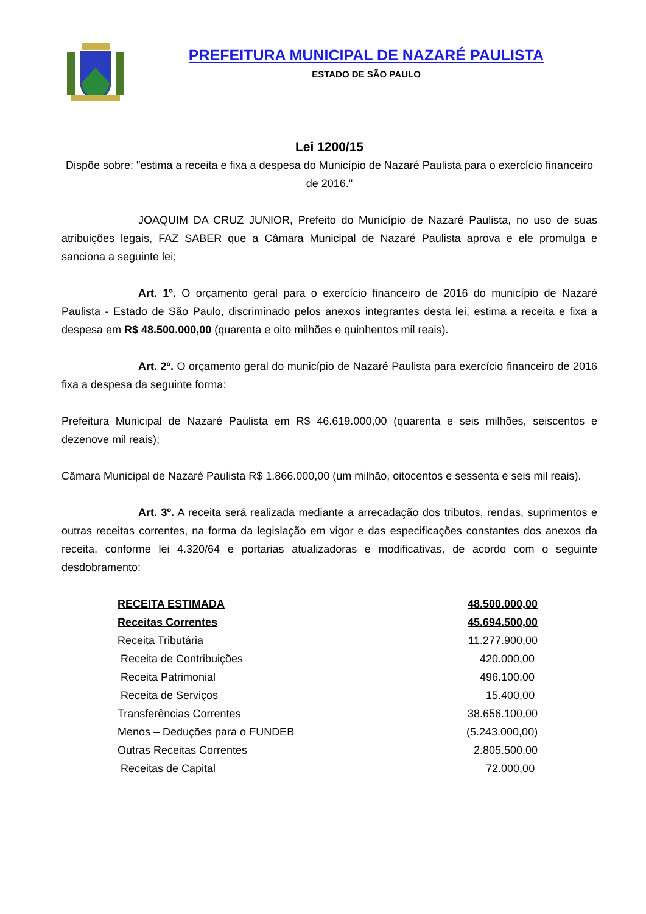PREFEITURA MUNICIPAL DE NAZARÉ PAULISTA
ESTADO DE SÃO PAULO
Lei 1200/15
Dispõe sobre: "estima a receita e fixa a despesa do Município de Nazaré Paulista para o exercício financeiro de 2016."
JOAQUIM DA CRUZ JUNIOR, Prefeito do Município de Nazaré Paulista, no uso de suas atribuições legais, FAZ SABER que a Câmara Municipal de Nazaré Paulista aprova e ele promulga e sanciona a seguinte lei;
Art. 1º. O orçamento geral para o exercício financeiro de 2016 do município de Nazaré Paulista - Estado de São Paulo, discriminado pelos anexos integrantes desta lei, estima a receita e fixa a despesa em R$ 48.500.000,00 (quarenta e oito milhões e quinhentos mil reais).
Art. 2º. O orçamento geral do município de Nazaré Paulista para exercício financeiro de 2016 fixa a despesa da seguinte forma:
Prefeitura Municipal de Nazaré Paulista em R$ 46.619.000,00 (quarenta e seis milhões, seiscentos e dezenove mil reais);
Câmara Municipal de Nazaré Paulista R$ 1.866.000,00 (um milhão, oitocentos e sessenta e seis mil reais).
Art. 3º. A receita será realizada mediante a arrecadação dos tributos, rendas, suprimentos e outras receitas correntes, na forma da legislação em vigor e das especificações constantes dos anexos da receita, conforme lei 4.320/64 e portarias atualizadoras e modificativas, de acordo com o seguinte desdobramento:
| RECEITA ESTIMADA | 48.500.000,00 |
| Receitas Correntes | 45.694.500,00 |
| Receita Tributária | 11.277.900,00 |
| Receita de Contribuições | 420.000,00 |
| Receita Patrimonial | 496.100,00 |
| Receita de Serviços | 15.400,00 |
| Transferências Correntes | 38.656.100,00 |
| Menos – Deduções para o FUNDEB | (5.243.000,00) |
| Outras Receitas Correntes | 2.805.500,00 |
| Receitas de Capital | 72.000,00 |